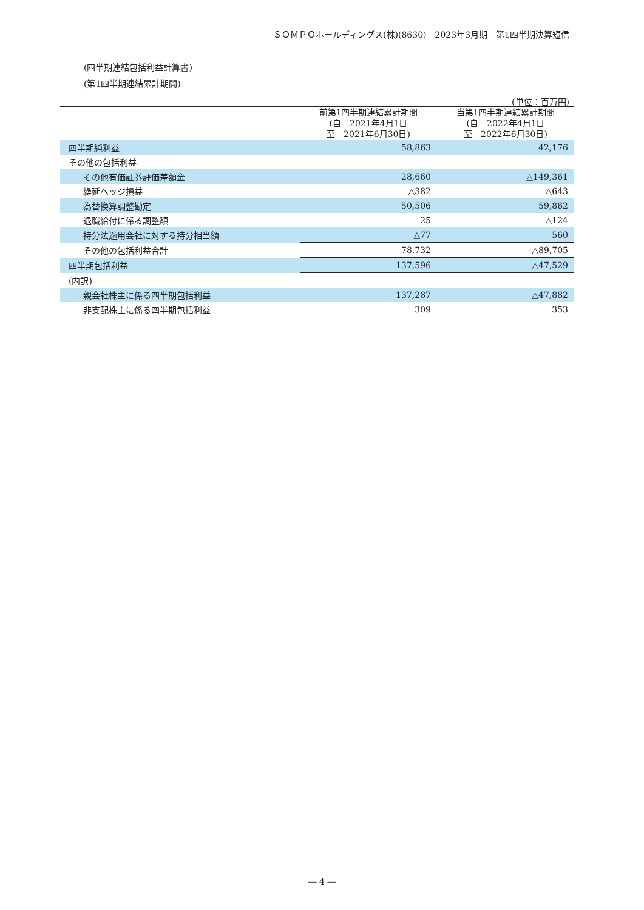ＳＯＭＰＯホールディングス(株)(8630)　2023年3月期　第1四半期決算短信
(四半期連結包括利益計算書)
(第1四半期連結累計期間)
(単位：百万円)
| | 前第1四半期連結累計期間 (自 2021年4月1日 至 2021年6月30日) | 当第1四半期連結累計期間 (自 2022年4月1日 至 2022年6月30日) |
| --- | --- | --- |
| 四半期純利益 | 58,863 | 42,176 |
| その他の包括利益 | | |
| その他有価証券評価差額金 | 28,660 | △149,361 |
| 繰延ヘッジ損益 | △382 | △643 |
| 為替換算調整勘定 | 50,506 | 59,862 |
| 退職給付に係る調整額 | 25 | △124 |
| 持分法適用会社に対する持分相当額 | △77 | 560 |
| その他の包括利益合計 | 78,732 | △89,705 |
| 四半期包括利益 | 137,596 | △47,529 |
| (内訳) | | |
| 親会社株主に係る四半期包括利益 | 137,287 | △47,882 |
| 非支配株主に係る四半期包括利益 | 309 | 353 |
― 4 ―